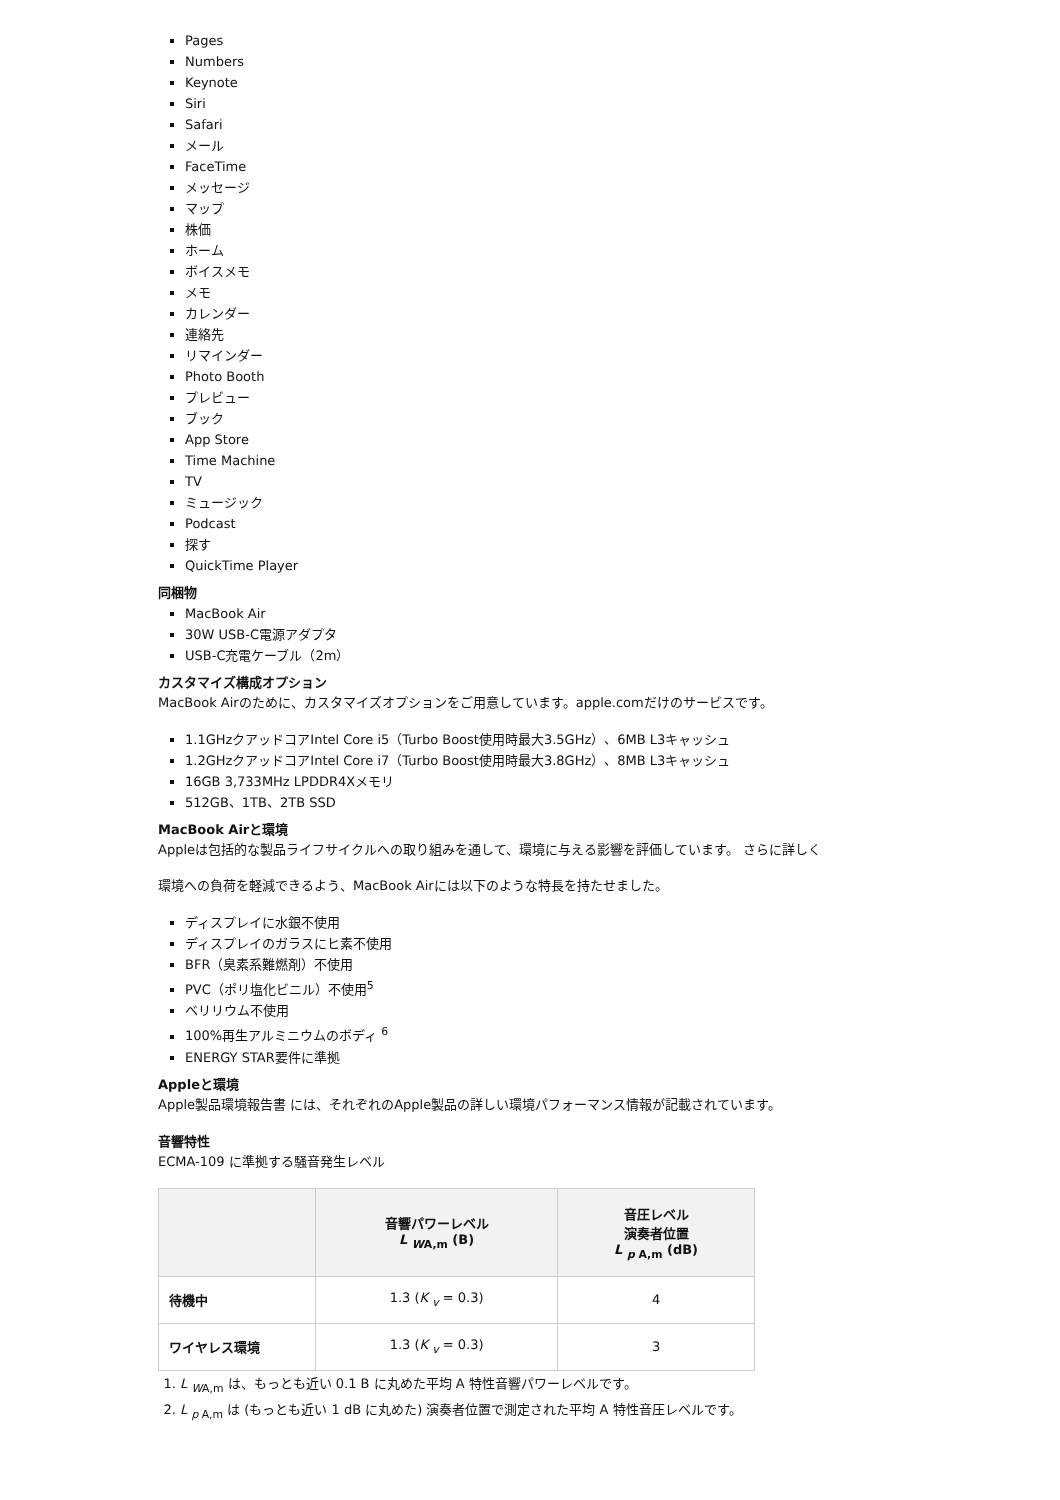Pages
Numbers
Keynote
Siri
Safari
メール
FaceTime
メッセージ
マップ
株価
ホーム
ボイスメモ
メモ
カレンダー
連絡先
リマインダー
Photo Booth
プレビュー
ブック
App Store
Time Machine
TV
ミュージック
Podcast
探す
QuickTime Player
同梱物
MacBook Air
30W USB-C電源アダプタ
USB-C充電ケーブル（2m）
カスタマイズ構成オプション
MacBook Airのために、カスタマイズオプションをご用意しています。apple.comだけのサービスです。
1.1GHzクアッドコアIntel Core i5（Turbo Boost使用時最大3.5GHz）、6MB L3キャッシュ
1.2GHzクアッドコアIntel Core i7（Turbo Boost使用時最大3.8GHz）、8MB L3キャッシュ
16GB 3,733MHz LPDDR4Xメモリ
512GB、1TB、2TB SSD
MacBook Airと環境
Appleは包括的な製品ライフサイクルへの取り組みを通して、環境に与える影響を評価しています。 さらに詳しく
環境への負荷を軽減できるよう、MacBook Airには以下のような特長を持たせました。
ディスプレイに水銀不使用
ディスプレイのガラスにヒ素不使用
BFR（臭素系難燃剤）不使用
PVC（ポリ塩化ビニル）不使用<sup>5</sup>
ベリリウム不使用
100%再生アルミニウムのボディ <sup>6</sup>
ENERGY STAR要件に準拠
Appleと環境
Apple製品環境報告書 には、それぞれのApple製品の詳しい環境パフォーマンス情報が記載されています。
音響特性
ECMA-109 に準拠する騒音発生レベル
| | 音響パワーレベル L <sub>WA,m</sub> (B) | 音圧レベル 演奏者位置 L <sub>p A,m</sub> (dB) |
| --- | --- | --- |
| 待機中 | 1.3 ( K <sub>v</sub> = 0.3) | 4 |
| ワイヤレス環境 | 1.3 ( K <sub>v</sub> = 0.3) | 3 |
1. L <sub>WA,m</sub> は、もっとも近い 0.1 B に丸めた平均 A 特性音響パワーレベルです。
2. L <sub>p A,m</sub> は (もっとも近い 1 dB に丸めた) 演奏者位置で測定された平均 A 特性音圧レベルです。